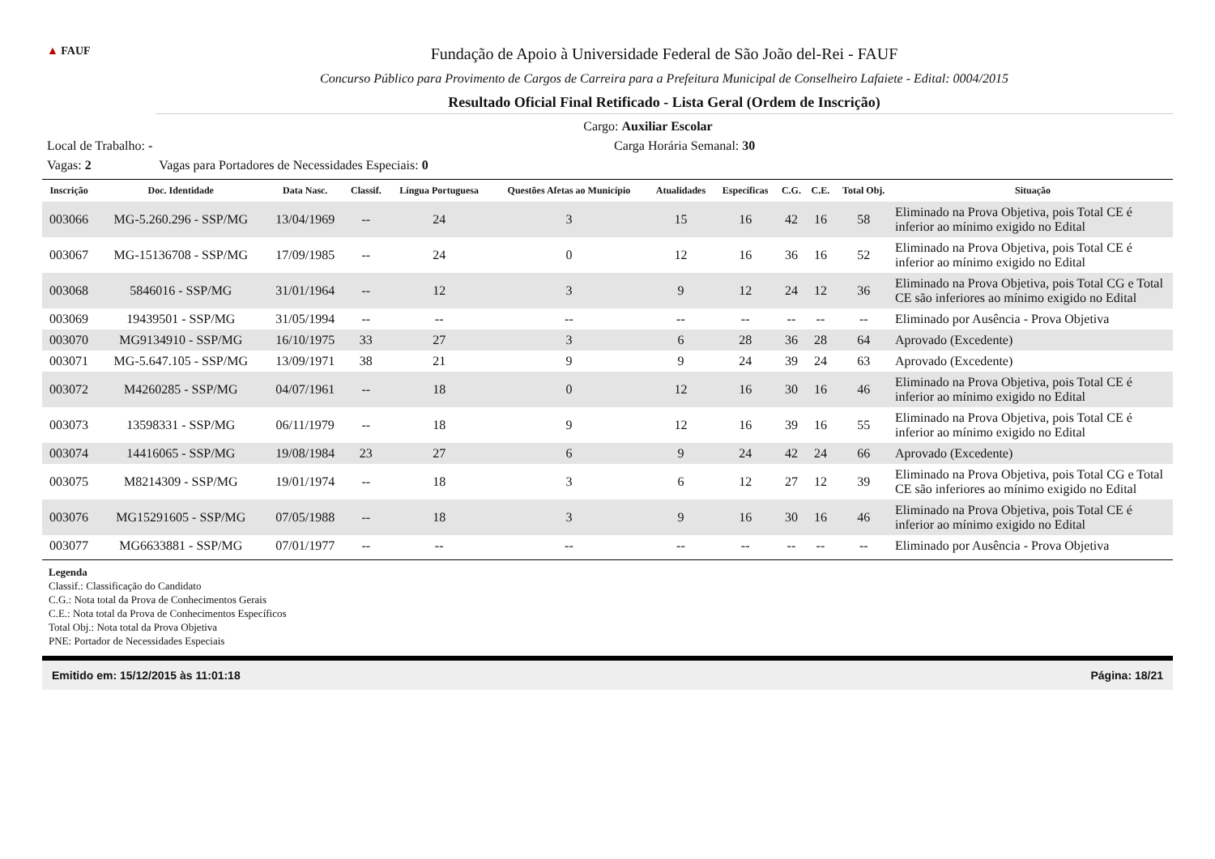▲ FAUF
Fundação de Apoio à Universidade Federal de São João del-Rei - FAUF
Concurso Público para Provimento de Cargos de Carreira para a Prefeitura Municipal de Conselheiro Lafaiete - Edital: 0004/2015
Resultado Oficial Final Retificado - Lista Geral (Ordem de Inscrição)
Cargo: Auxiliar Escolar
Local de Trabalho: - Carga Horária Semanal: 30
Vagas: 2 Vagas para Portadores de Necessidades Especiais: 0
| Inscrição | Doc. Identidade | Data Nasc. | Classif. | Língua Portuguesa | Questões Afetas ao Município | Atualidades | Específicas | C.G. | C.E. | Total Obj. | Situação |
| --- | --- | --- | --- | --- | --- | --- | --- | --- | --- | --- | --- |
| 003066 | MG-5.260.296 - SSP/MG | 13/04/1969 | -- | 24 | 3 | 15 | 16 | 42 | 16 | 58 | Eliminado na Prova Objetiva, pois Total CE é inferior ao mínimo exigido no Edital |
| 003067 | MG-15136708 - SSP/MG | 17/09/1985 | -- | 24 | 0 | 12 | 16 | 36 | 16 | 52 | Eliminado na Prova Objetiva, pois Total CE é inferior ao mínimo exigido no Edital |
| 003068 | 5846016 - SSP/MG | 31/01/1964 | -- | 12 | 3 | 9 | 12 | 24 | 12 | 36 | Eliminado na Prova Objetiva, pois Total CG e Total CE são inferiores ao mínimo exigido no Edital |
| 003069 | 19439501 - SSP/MG | 31/05/1994 | -- | -- | -- | -- | -- | -- | -- | -- | Eliminado por Ausência - Prova Objetiva |
| 003070 | MG9134910 - SSP/MG | 16/10/1975 | 33 | 27 | 3 | 6 | 28 | 36 | 28 | 64 | Aprovado (Excedente) |
| 003071 | MG-5.647.105 - SSP/MG | 13/09/1971 | 38 | 21 | 9 | 9 | 24 | 39 | 24 | 63 | Aprovado (Excedente) |
| 003072 | M4260285 - SSP/MG | 04/07/1961 | -- | 18 | 0 | 12 | 16 | 30 | 16 | 46 | Eliminado na Prova Objetiva, pois Total CE é inferior ao mínimo exigido no Edital |
| 003073 | 13598331 - SSP/MG | 06/11/1979 | -- | 18 | 9 | 12 | 16 | 39 | 16 | 55 | Eliminado na Prova Objetiva, pois Total CE é inferior ao mínimo exigido no Edital |
| 003074 | 14416065 - SSP/MG | 19/08/1984 | 23 | 27 | 6 | 9 | 24 | 42 | 24 | 66 | Aprovado (Excedente) |
| 003075 | M8214309 - SSP/MG | 19/01/1974 | -- | 18 | 3 | 6 | 12 | 27 | 12 | 39 | Eliminado na Prova Objetiva, pois Total CG e Total CE são inferiores ao mínimo exigido no Edital |
| 003076 | MG15291605 - SSP/MG | 07/05/1988 | -- | 18 | 3 | 9 | 16 | 30 | 16 | 46 | Eliminado na Prova Objetiva, pois Total CE é inferior ao mínimo exigido no Edital |
| 003077 | MG6633881 - SSP/MG | 07/01/1977 | -- | -- | -- | -- | -- | -- | -- | -- | Eliminado por Ausência - Prova Objetiva |
Legenda
Classif.: Classificação do Candidato
C.G.: Nota total da Prova de Conhecimentos Gerais
C.E.: Nota total da Prova de Conhecimentos Específicos
Total Obj.: Nota total da Prova Objetiva
PNE: Portador de Necessidades Especiais
Emitido em: 15/12/2015 às 11:01:18 Página: 18/21